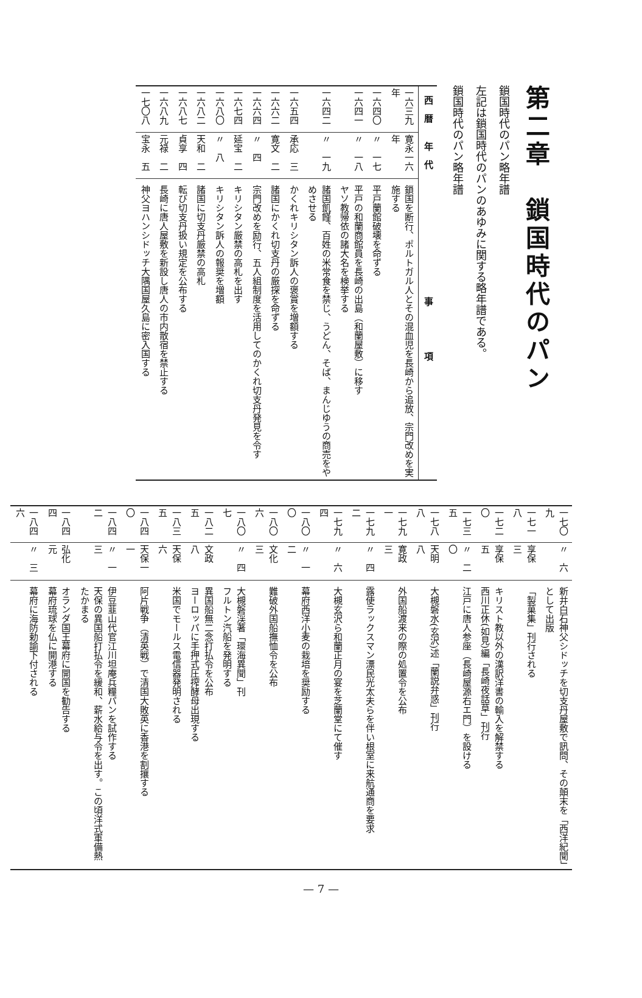第二章　鎖国時代のパン
鎖国時代のパン略年譜
左記は鎖国時代のパンのあゆみに関する略年譜である。
鎖国時代のパン略年譜
| 西 暦 | 年 代 | 事 項 |
| --- | --- | --- |
| 一六三九年 | 寛永一六年 | 鎖国を断行、ポルトガル人とその混血児を長崎から追放、宗門改めを実施する |
| 一六四〇 | 〃 一七 | 平戸蘭館破壊を命ずる |
| 一六四一 | 〃 一八 | 平戸の和蘭商館員を長崎の出島（和蘭屋敷）に移す ヤソ教帰依の諸大名を検挙する |
| 一六四二 | 〃 一九 | 諸国飢饉、百姓の米常食を禁じ、うどん、そば、まんじゆうの商売をやめさせる |
| 一六五四 | 承応 三 | かくれキリシタン訴人の褒賞を増額する |
| 一六六二 | 寛文 二 | 諸国にかくれ切支丹の厳探を命ずる |
| 一六六四 | 〃 四 | 宗門改めを励行、五人組制度を活用してのかくれ切支丹発見を令す |
| 一六七四 | 延宝 二 | キリシタン厳禁の高札を出す |
| 一六八〇 | 〃 八 | キリシタン訴人の報奨を増額 |
| 一六八二 | 天和 二 | 諸国に切支丹厳禁の高札 |
| 一六八七 | 貞享 四 | 転び切支丹扱い規定を公布する |
| 一六八九 | 元禄 二 | 長崎に唐人屋敷を新設し唐人の市内散宿を禁止する |
| 一七〇八 | 宝永 五 | 神父ヨハンシドッチ大隅国屋久島に密入国する |
| 一七〇九 | 〃 六 | 新井白石神父シドッチを切支丹屋敷で訊問、その顛末を「西洋紀聞」として出版 |
| 一七一八 | 享保 三 | 「製菓集」刊行される |
| 一七二〇 | 享保 五 | キリスト教以外の漢訳洋書の輸入を解禁する 西川正休(如見)編「長崎夜話草」刊行 |
| 一七三五 | 〃 二〇 | 江戸に唐人参座（長崎屋源右エ門）を設ける |
| 一七八八 | 天明 八 | 大槻磐水(玄沢)述「蘭説弁惑」刊行 |
| 一七九一 | 寛政 三 | 外国船渡来の際の処置令を公布 |
| 一七九二 | 〃 四 | 露使ラックスマン漂民光太夫らを伴い根室に来航通商を要求 |
| 一七九四 | 〃 六 | 大槻玄沢ら和蘭正月の宴を芝蘭堂にて催す |
| 一八〇〇 | 〃 一二 | 幕府西洋小麦の栽培を奨励する |
| 一八〇六 | 文化 三 | 難破外国船撫恤令を公布 |
| 一八〇七 | 〃 四 | 大槻磐渓著「環海異聞」刊 フルトン汽船を発明する |
| 一八二五 | 文政 八 | 異国船無二念打払令を公布 ヨーロッパに手押式圧搾酵母出現する |
| 一八三五 | 天保 六 | 米国でモールス電信器発明される |
| 一八四〇 | 天保一一 | 阿片戦争（清英戦）で清国大敗英に香港を割攘する |
| 一八四二 | 〃 一三 | 伊豆韮山代官江川坦庵兵糧パンを試作する 天保の異国船打払令を緩和、薪水給与令を出す。この頃洋式軍備熱たかまる |
| 一八四四 | 弘化 元 | オランダ国王幕府に開国を勧告する 幕府琉球を仏に開港する |
| 一八四六 | 〃 三 | 幕府に海防勅諭下付される |
— 7 —